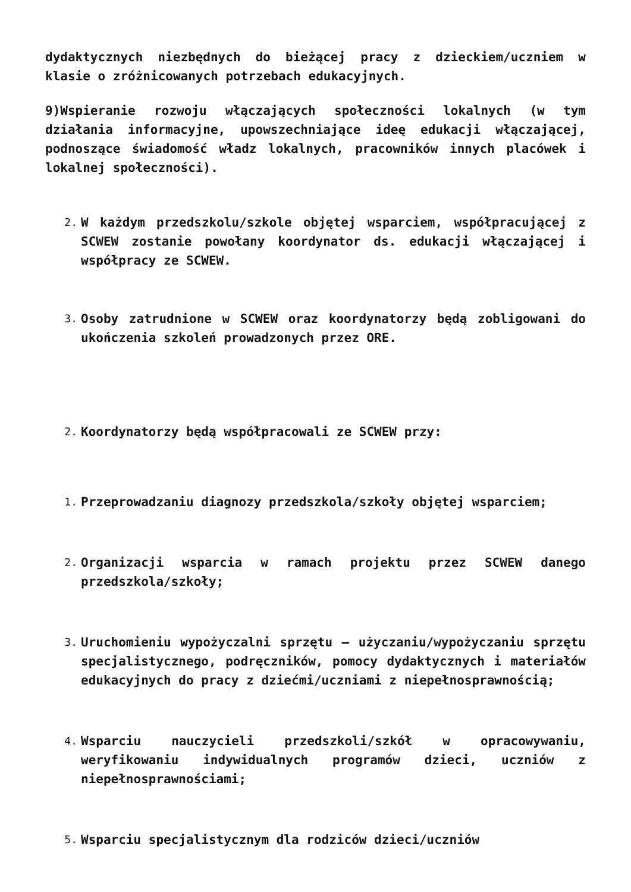dydaktycznych niezbędnych do bieżącej pracy z dzieckiem/uczniem w klasie o zróżnicowanych potrzebach edukacyjnych.
9)Wspieranie rozwoju włączających społeczności lokalnych (w tym działania informacyjne, upowszechniające ideę edukacji włączającej, podnoszące świadomość władz lokalnych, pracowników innych placówek i lokalnej społeczności).
2.
W każdym przedszkolu/szkole objętej wsparciem, współpracującej z SCWEW zostanie powołany koordynator ds. edukacji włączającej i współpracy ze SCWEW.
3.
Osoby zatrudnione w SCWEW oraz koordynatorzy będą zobligowani do ukończenia szkoleń prowadzonych przez ORE.
2.
Koordynatorzy będą współpracowali ze SCWEW przy:
1.
Przeprowadzaniu diagnozy przedszkola/szkoły objętej wsparciem;
2.
Organizacji wsparcia w ramach projektu przez SCWEW danego przedszkola/szkoły;
3.
Uruchomieniu wypożyczalni sprzętu – użyczaniu/wypożyczaniu sprzętu specjalistycznego, podręczników, pomocy dydaktycznych i materiałów edukacyjnych do pracy z dziećmi/uczniami z niepełnosprawnością;
4.
Wsparciu nauczycieli przedszkoli/szkół w opracowywaniu, weryfikowaniu indywidualnych programów dzieci, uczniów z niepełnosprawnościami;
5.
Wsparciu specjalistycznym dla rodziców dzieci/uczniów